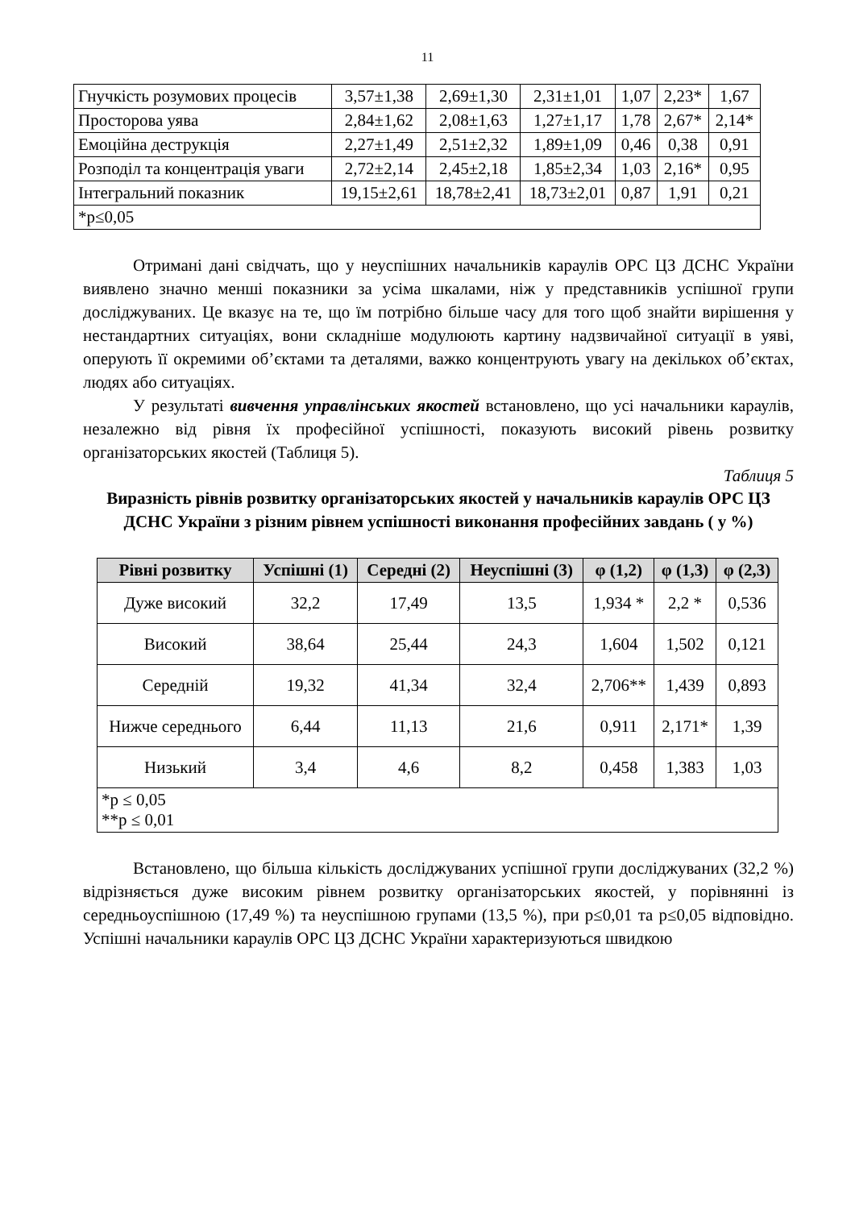11
| Гнучкість розумових процесів | 3,57±1,38 | 2,69±1,30 | 2,31±1,01 | 1,07 | 2,23* | 1,67 |
| Просторова уява | 2,84±1,62 | 2,08±1,63 | 1,27±1,17 | 1,78 | 2,67* | 2,14* |
| Емоційна деструкція | 2,27±1,49 | 2,51±2,32 | 1,89±1,09 | 0,46 | 0,38 | 0,91 |
| Розподіл та концентрація уваги | 2,72±2,14 | 2,45±2,18 | 1,85±2,34 | 1,03 | 2,16* | 0,95 |
| Інтегральний показник | 19,15±2,61 | 18,78±2,41 | 18,73±2,01 | 0,87 | 1,91 | 0,21 |
| *p≤0,05 | | | | | | |
Отримані дані свідчать, що у неуспішних начальників караулів ОРС ЦЗ ДСНС України виявлено значно менші показники за усіма шкалами, ніж у представників успішної групи досліджуваних. Це вказує на те, що їм потрібно більше часу для того щоб знайти вирішення у нестандартних ситуаціях, вони складніше модулюють картину надзвичайної ситуації в уяві, оперують її окремими об’єктами та деталями, важко концентрують увагу на декількох об’єктах, людях або ситуаціях.
У результаті вивчення управлінських якостей встановлено, що усі начальники караулів, незалежно від рівня їх професійної успішності, показують високий рівень розвитку організаторських якостей (Таблиця 5).
Таблиця 5
Виразність рівнів розвитку організаторських якостей у начальників караулів ОРС ЦЗ ДСНС України з різним рівнем успішності виконання професійних завдань ( у %)
| Рівні розвитку | Успішні (1) | Середні (2) | Неуспішні (3) | φ (1,2) | φ (1,3) | φ (2,3) |
| --- | --- | --- | --- | --- | --- | --- |
| Дуже високий | 32,2 | 17,49 | 13,5 | 1,934 * | 2,2 * | 0,536 |
| Високий | 38,64 | 25,44 | 24,3 | 1,604 | 1,502 | 0,121 |
| Середній | 19,32 | 41,34 | 32,4 | 2,706** | 1,439 | 0,893 |
| Нижче середнього | 6,44 | 11,13 | 21,6 | 0,911 | 2,171* | 1,39 |
| Низький | 3,4 | 4,6 | 8,2 | 0,458 | 1,383 | 1,03 |
| *p ≤ 0,05 **p ≤ 0,01 | | | | | | |
Встановлено, що більша кількість досліджуваних успішної групи досліджуваних (32,2 %) відрізняється дуже високим рівнем розвитку організаторських якостей, у порівнянні із середньоуспішною (17,49 %) та неуспішною групами (13,5 %), при p≤0,01 та p≤0,05 відповідно. Успішні начальники караулів ОРС ЦЗ ДСНС України характеризуються швидкою